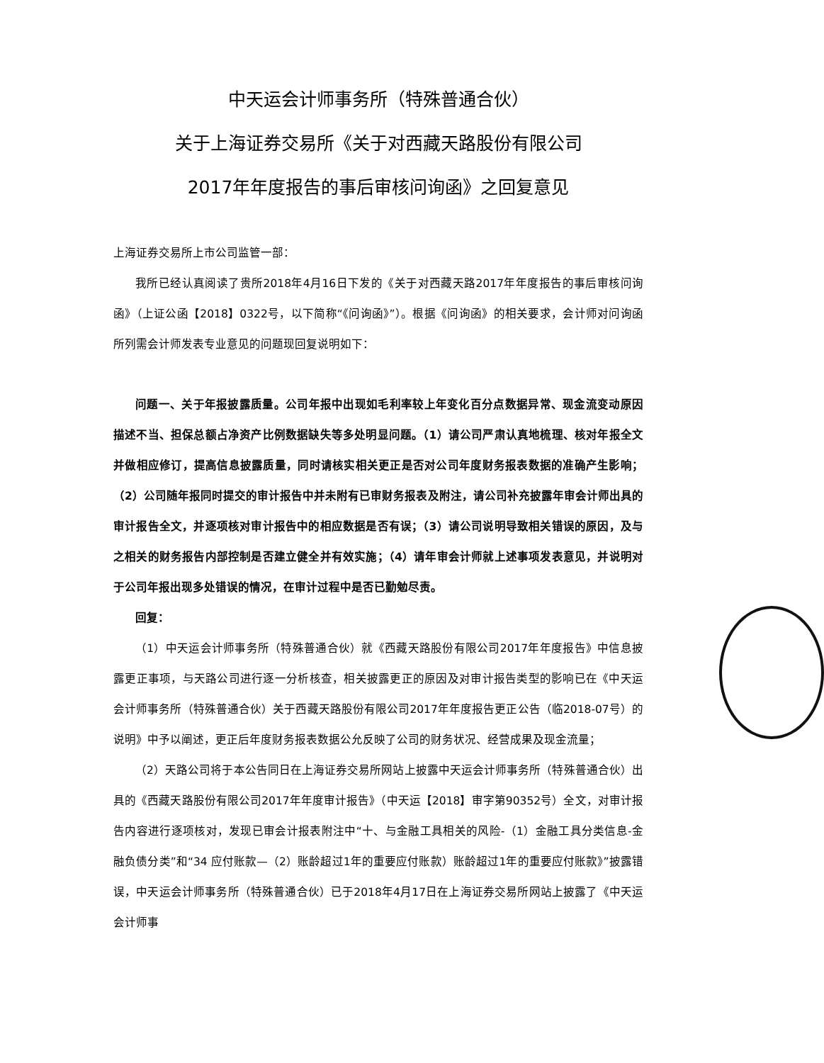中天运会计师事务所（特殊普通合伙）
关于上海证券交易所《关于对西藏天路股份有限公司
2017年年度报告的事后审核问询函》之回复意见
上海证券交易所上市公司监管一部：
我所已经认真阅读了贵所2018年4月16日下发的《关于对西藏天路2017年年度报告的事后审核问询函》（上证公函【2018】0322号，以下简称“《问询函》”）。根据《问询函》的相关要求，会计师对问询函所列需会计师发表专业意见的问题现回复说明如下：
问题一、关于年报披露质量。公司年报中出现如毛利率较上年变化百分点数据异常、现金流变动原因描述不当、担保总额占净资产比例数据缺失等多处明显问题。（1）请公司严肃认真地梳理、核对年报全文并做相应修订，提高信息披露质量，同时请核实相关更正是否对公司年度财务报表数据的准确产生影响；（2）公司随年报同时提交的审计报告中并未附有已审财务报表及附注，请公司补充披露年审会计师出具的审计报告全文，并逐项核对审计报告中的相应数据是否有误；（3）请公司说明导致相关错误的原因，及与之相关的财务报告内部控制是否建立健全并有效实施；（4）请年审会计师就上述事项发表意见，并说明对于公司年报出现多处错误的情况，在审计过程中是否已勤勉尽责。
回复：
（1）中天运会计师事务所（特殊普通合伙）就《西藏天路股份有限公司2017年年度报告》中信息披露更正事项，与天路公司进行逐一分析核查，相关披露更正的原因及对审计报告类型的影响已在《中天运会计师事务所（特殊普通合伙）关于西藏天路股份有限公司2017年年度报告更正公告（临2018-07号）的说明》中予以阐述，更正后年度财务报表数据公允反映了公司的财务状况、经营成果及现金流量；
（2）天路公司将于本公告同日在上海证券交易所网站上披露中天运会计师事务所（特殊普通合伙）出具的《西藏天路股份有限公司2017年年度审计报告》（中天运【2018】审字第90352号）全文，对审计报告内容进行逐项核对，发现已审会计报表附注中“十、与金融工具相关的风险-（1）金融工具分类信息-金融负债分类”和“34 应付账款—（2）账龄超过1年的重要应付账款）账龄超过1年的重要应付账款》”披露错误，中天运会计师事务所（特殊普通合伙）已于2018年4月17日在上海证券交易所网站上披露了《中天运会计师事